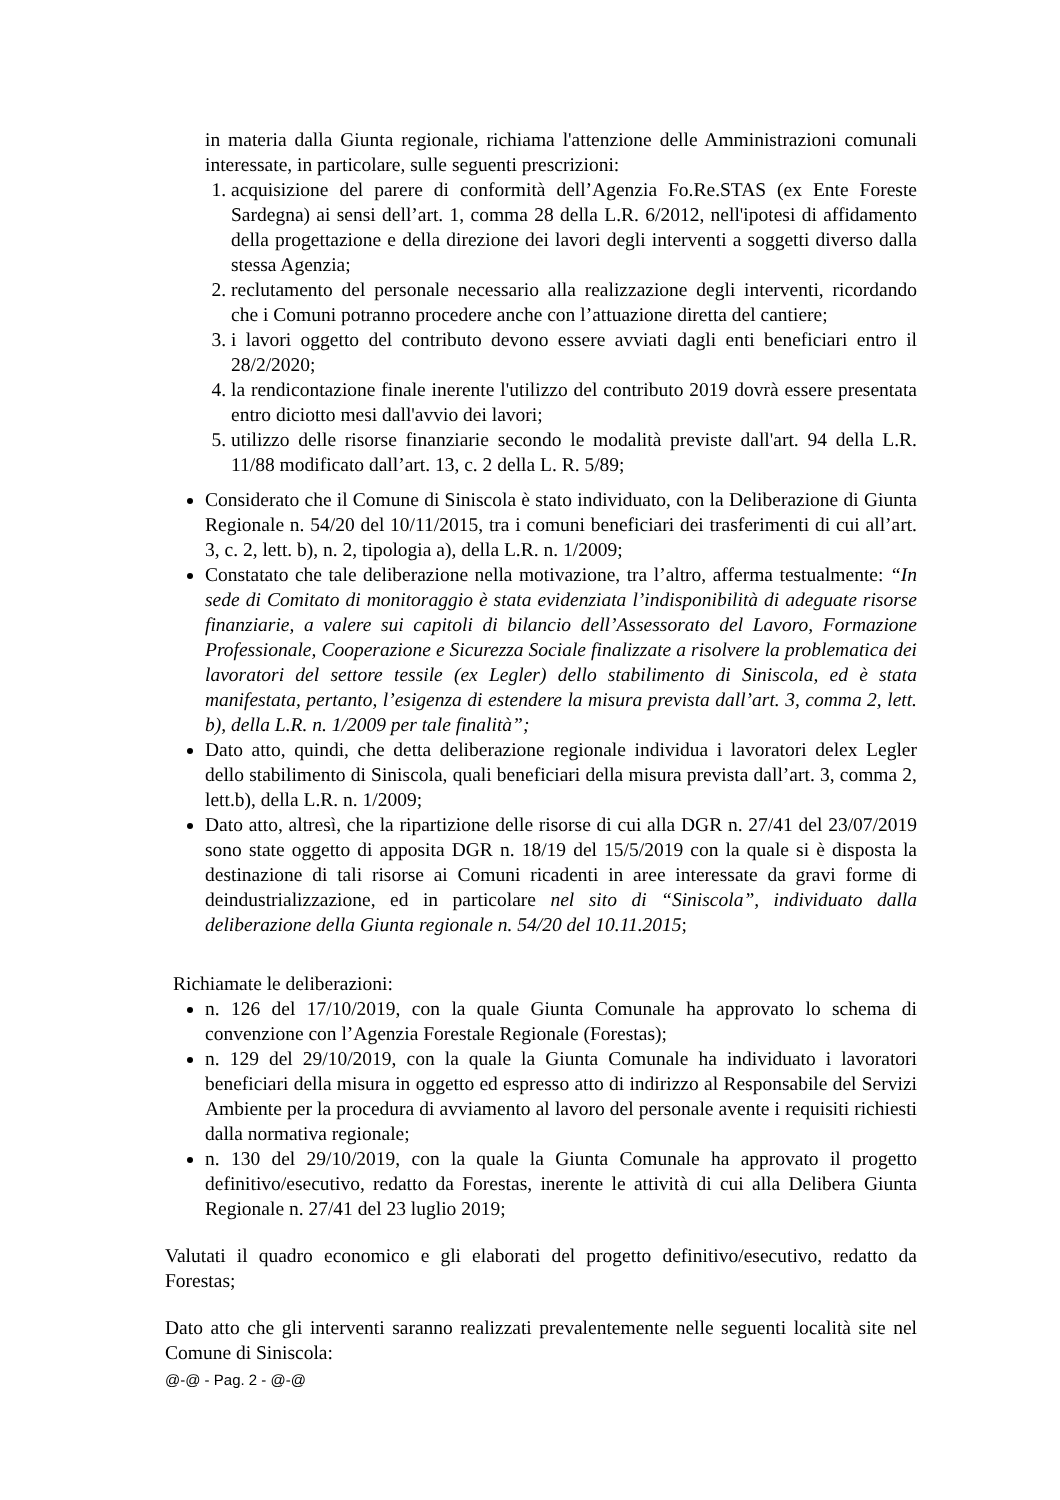in materia dalla Giunta regionale, richiama l'attenzione delle Amministrazioni comunali interessate, in particolare, sulle seguenti prescrizioni:
1. acquisizione del parere di conformità dell’Agenzia Fo.Re.STAS (ex Ente Foreste Sardegna) ai sensi dell’art. 1, comma 28 della L.R. 6/2012, nell'ipotesi di affidamento della progettazione e della direzione dei lavori degli interventi a soggetti diverso dalla stessa Agenzia;
2. reclutamento del personale necessario alla realizzazione degli interventi, ricordando che i Comuni potranno procedere anche con l’attuazione diretta del cantiere;
3. i lavori oggetto del contributo devono essere avviati dagli enti beneficiari entro il 28/2/2020;
4. la rendicontazione finale inerente l'utilizzo del contributo 2019 dovrà essere presentata entro diciotto mesi dall'avvio dei lavori;
5. utilizzo delle risorse finanziarie secondo le modalità previste dall'art. 94 della L.R. 11/88 modificato dall’art. 13, c. 2 della L. R. 5/89;
Considerato che il Comune di Siniscola è stato individuato, con la Deliberazione di Giunta Regionale n. 54/20 del 10/11/2015, tra i comuni beneficiari dei trasferimenti di cui all’art. 3, c. 2, lett. b), n. 2, tipologia a), della L.R. n. 1/2009;
Constatato che tale deliberazione nella motivazione, tra l’altro, afferma testualmente: “In sede di Comitato di monitoraggio è stata evidenziata l’indisponibilità di adeguate risorse finanziarie, a valere sui capitoli di bilancio dell’Assessorato del Lavoro, Formazione Professionale, Cooperazione e Sicurezza Sociale finalizzate a risolvere la problematica dei lavoratori del settore tessile (ex Legler) dello stabilimento di Siniscola, ed è stata manifestata, pertanto, l’esigenza di estendere la misura prevista dall’art. 3, comma 2, lett. b), della L.R. n. 1/2009 per tale finalità”;
Dato atto, quindi, che detta deliberazione regionale individua i lavoratori delex Legler dello stabilimento di Siniscola, quali beneficiari della misura prevista dall’art. 3, comma 2, lett.b), della L.R. n. 1/2009;
Dato atto, altresì, che la ripartizione delle risorse di cui alla DGR n. 27/41 del 23/07/2019 sono state oggetto di apposita DGR n. 18/19 del 15/5/2019 con la quale si è disposta la destinazione di tali risorse ai Comuni ricadenti in aree interessate da gravi forme di deindustrializzazione, ed in particolare nel sito di “Siniscola”, individuato dalla deliberazione della Giunta regionale n. 54/20 del 10.11.2015;
Richiamate le deliberazioni:
n. 126 del 17/10/2019, con la quale Giunta Comunale ha approvato lo schema di convenzione con l’Agenzia Forestale Regionale (Forestas);
n. 129 del 29/10/2019, con la quale la Giunta Comunale ha individuato i lavoratori beneficiari della misura in oggetto ed espresso atto di indirizzo al Responsabile del Servizi Ambiente per la procedura di avviamento al lavoro del personale avente i requisiti richiesti dalla normativa regionale;
n. 130 del 29/10/2019, con la quale la Giunta Comunale ha approvato il progetto definitivo/esecutivo, redatto da Forestas, inerente le attività di cui alla Delibera Giunta Regionale n. 27/41 del 23 luglio 2019;
Valutati il quadro economico e gli elaborati del progetto definitivo/esecutivo, redatto da Forestas;
Dato atto che gli interventi saranno realizzati prevalentemente nelle seguenti località site nel Comune di Siniscola:
@-@ - Pag. 2 - @-@